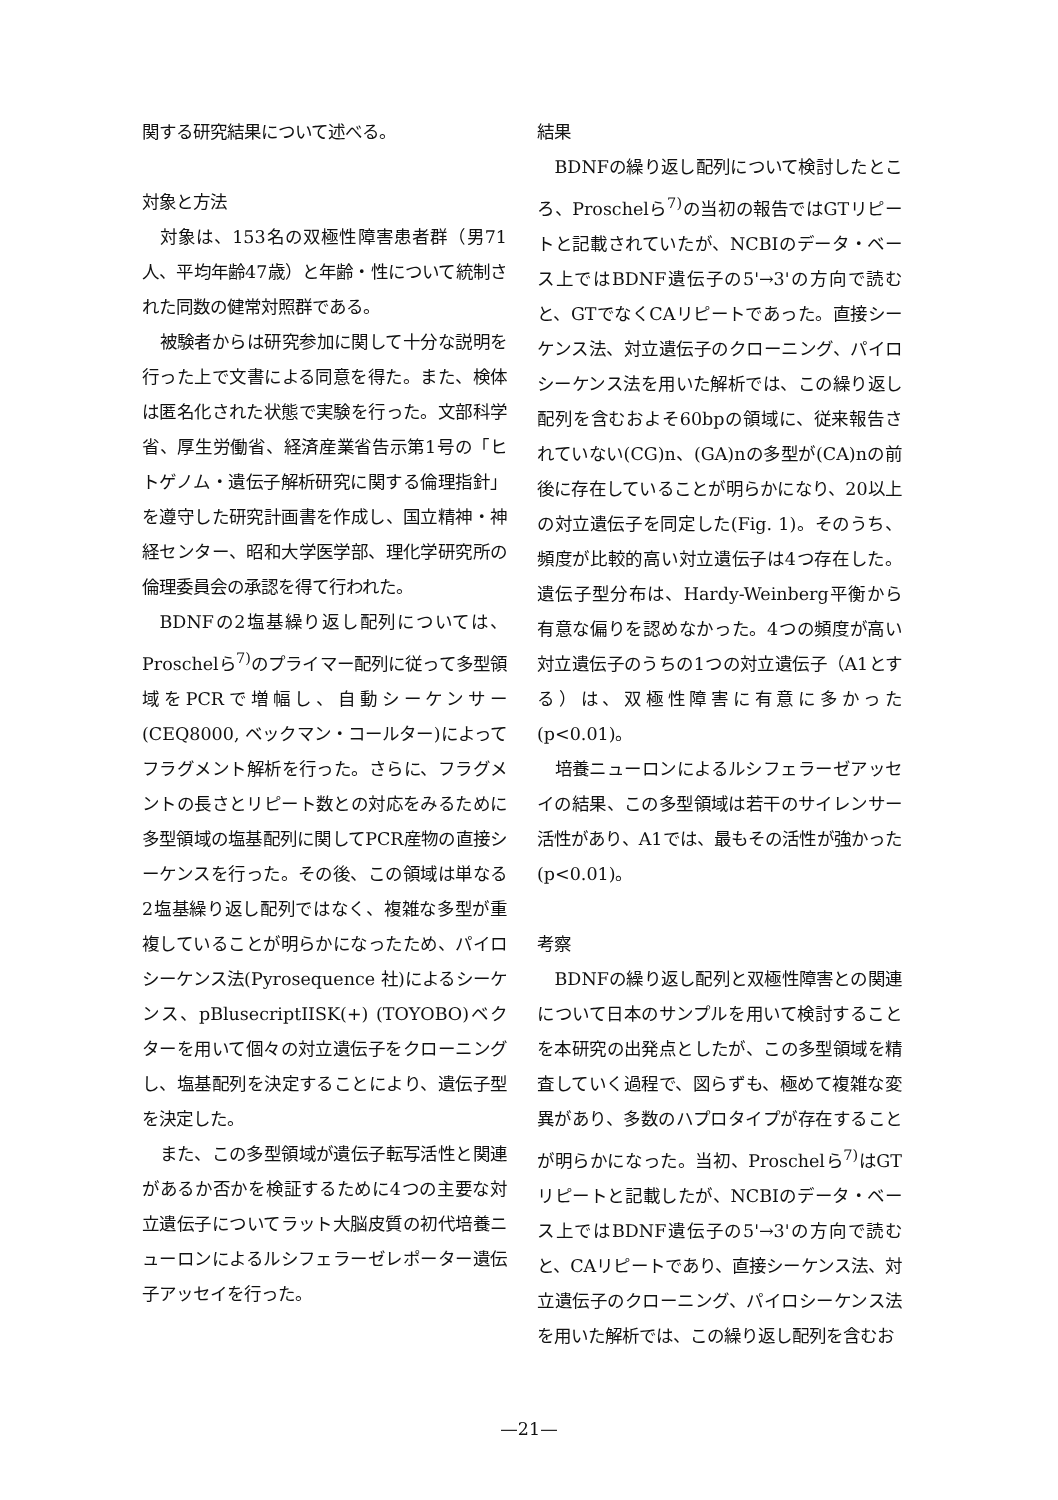関する研究結果について述べる。
対象と方法
対象は、153名の双極性障害患者群（男71人、平均年齢47歳）と年齢・性について統制された同数の健常対照群である。
被験者からは研究参加に関して十分な説明を行った上で文書による同意を得た。また、検体は匿名化された状態で実験を行った。文部科学省、厚生労働省、経済産業省告示第1号の「ヒトゲノム・遺伝子解析研究に関する倫理指針」を遵守した研究計画書を作成し、国立精神・神経センター、昭和大学医学部、理化学研究所の倫理委員会の承認を得て行われた。
BDNFの2塩基繰り返し配列については、Proschelら<sup>7)</sup>のプライマー配列に従って多型領域をPCRで増幅し、自動シーケンサー(CEQ8000, ベックマン・コールター)によってフラグメント解析を行った。さらに、フラグメントの長さとリピート数との対応をみるために多型領域の塩基配列に関してPCR産物の直接シーケンスを行った。その後、この領域は単なる2塩基繰り返し配列ではなく、複雑な多型が重複していることが明らかになったため、パイロシーケンス法(Pyrosequence 社)によるシーケンス、pBlusecriptIISK(+) (TOYOBO)ベクターを用いて個々の対立遺伝子をクローニングし、塩基配列を決定することにより、遺伝子型を決定した。
また、この多型領域が遺伝子転写活性と関連があるか否かを検証するために4つの主要な対立遺伝子についてラット大脳皮質の初代培養ニューロンによるルシフェラーゼレポーター遺伝子アッセイを行った。
結果
BDNFの繰り返し配列について検討したところ、Proschelら<sup>7)</sup>の当初の報告ではGTリピートと記載されていたが、NCBIのデータ・ベース上ではBDNF遺伝子の5'→3'の方向で読むと、GTでなくCAリピートであった。直接シーケンス法、対立遺伝子のクローニング、パイロシーケンス法を用いた解析では、この繰り返し配列を含むおよそ60bpの領域に、従来報告されていない(CG)n、(GA)nの多型が(CA)nの前後に存在していることが明らかになり、20以上の対立遺伝子を同定した(Fig. 1)。そのうち、頻度が比較的高い対立遺伝子は4つ存在した。遺伝子型分布は、Hardy-Weinberg平衡から有意な偏りを認めなかった。4つの頻度が高い対立遺伝子のうちの1つの対立遺伝子（A1とする）は、双極性障害に有意に多かった(p<0.01)。
培養ニューロンによるルシフェラーゼアッセイの結果、この多型領域は若干のサイレンサー活性があり、A1では、最もその活性が強かった(p<0.01)。
考察
BDNFの繰り返し配列と双極性障害との関連について日本のサンプルを用いて検討することを本研究の出発点としたが、この多型領域を精査していく過程で、図らずも、極めて複雑な変異があり、多数のハプロタイプが存在することが明らかになった。当初、Proschelら<sup>7)</sup>はGTリピートと記載したが、NCBIのデータ・ベース上ではBDNF遺伝子の5'→3'の方向で読むと、CAリピートであり、直接シーケンス法、対立遺伝子のクローニング、パイロシーケンス法を用いた解析では、この繰り返し配列を含むお
—21—